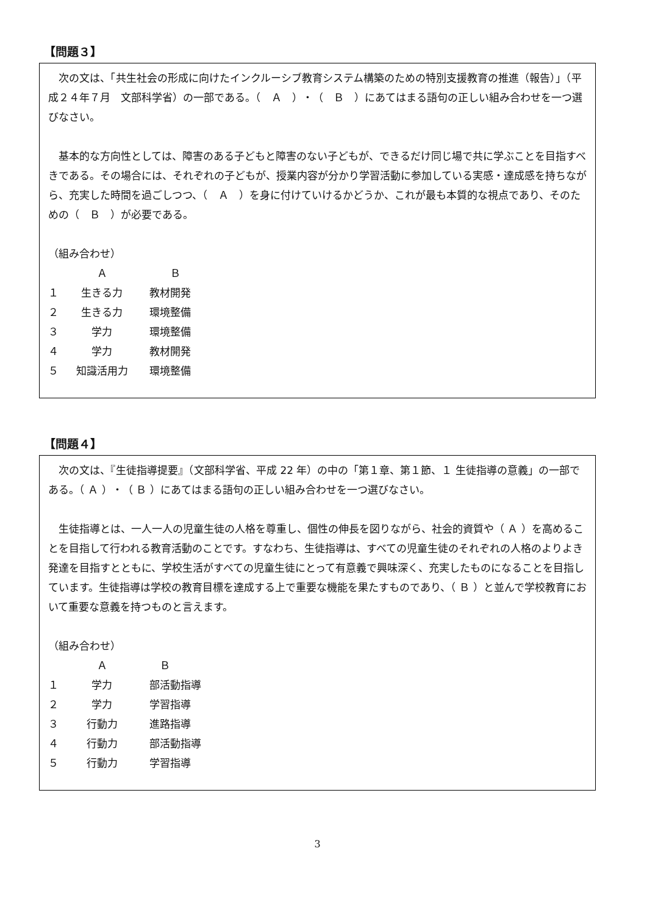【問題３】
　次の文は、「共生社会の形成に向けたインクルーシブ教育システム構築のための特別支援教育の推進（報告）」（平成２４年７月　文部科学省）の一部である。（　Ａ　）・（　Ｂ　）にあてはまる語句の正しい組み合わせを一つ選びなさい。
　基本的な方向性としては、障害のある子どもと障害のない子どもが、できるだけ同じ場で共に学ぶことを目指すべきである。その場合には、それぞれの子どもが、授業内容が分かり学習活動に参加している実感・達成感を持ちながら、充実した時間を過ごしつつ、（　Ａ　）を身に付けていけるかどうか、これが最も本質的な視点であり、そのための（　Ｂ　）が必要である。
（組み合わせ）
| | Ａ | Ｂ |
| --- | --- | --- |
| １ | 生きる力 | 教材開発 |
| ２ | 生きる力 | 環境整備 |
| ３ | 学力 | 環境整備 |
| ４ | 学力 | 教材開発 |
| ５ | 知識活用力 | 環境整備 |
【問題４】
　次の文は、『生徒指導提要』（文部科学省、平成 22 年）の中の「第１章、第１節、１ 生徒指導の意義」の一部である。（ Ａ ）・（ Ｂ ）にあてはまる語句の正しい組み合わせを一つ選びなさい。
　生徒指導とは、一人一人の児童生徒の人格を尊重し、個性の伸長を図りながら、社会的資質や（ Ａ ）を高めることを目指して行われる教育活動のことです。すなわち、生徒指導は、すべての児童生徒のそれぞれの人格のよりよき発達を目指すとともに、学校生活がすべての児童生徒にとって有意義で興味深く、充実したものになることを目指しています。生徒指導は学校の教育目標を達成する上で重要な機能を果たすものであり、（ Ｂ ）と並んで学校教育において重要な意義を持つものと言えます。
（組み合わせ）
| | Ａ | Ｂ |
| --- | --- | --- |
| １ | 学力 | 部活動指導 |
| ２ | 学力 | 学習指導 |
| ３ | 行動力 | 進路指導 |
| ４ | 行動力 | 部活動指導 |
| ５ | 行動力 | 学習指導 |
3